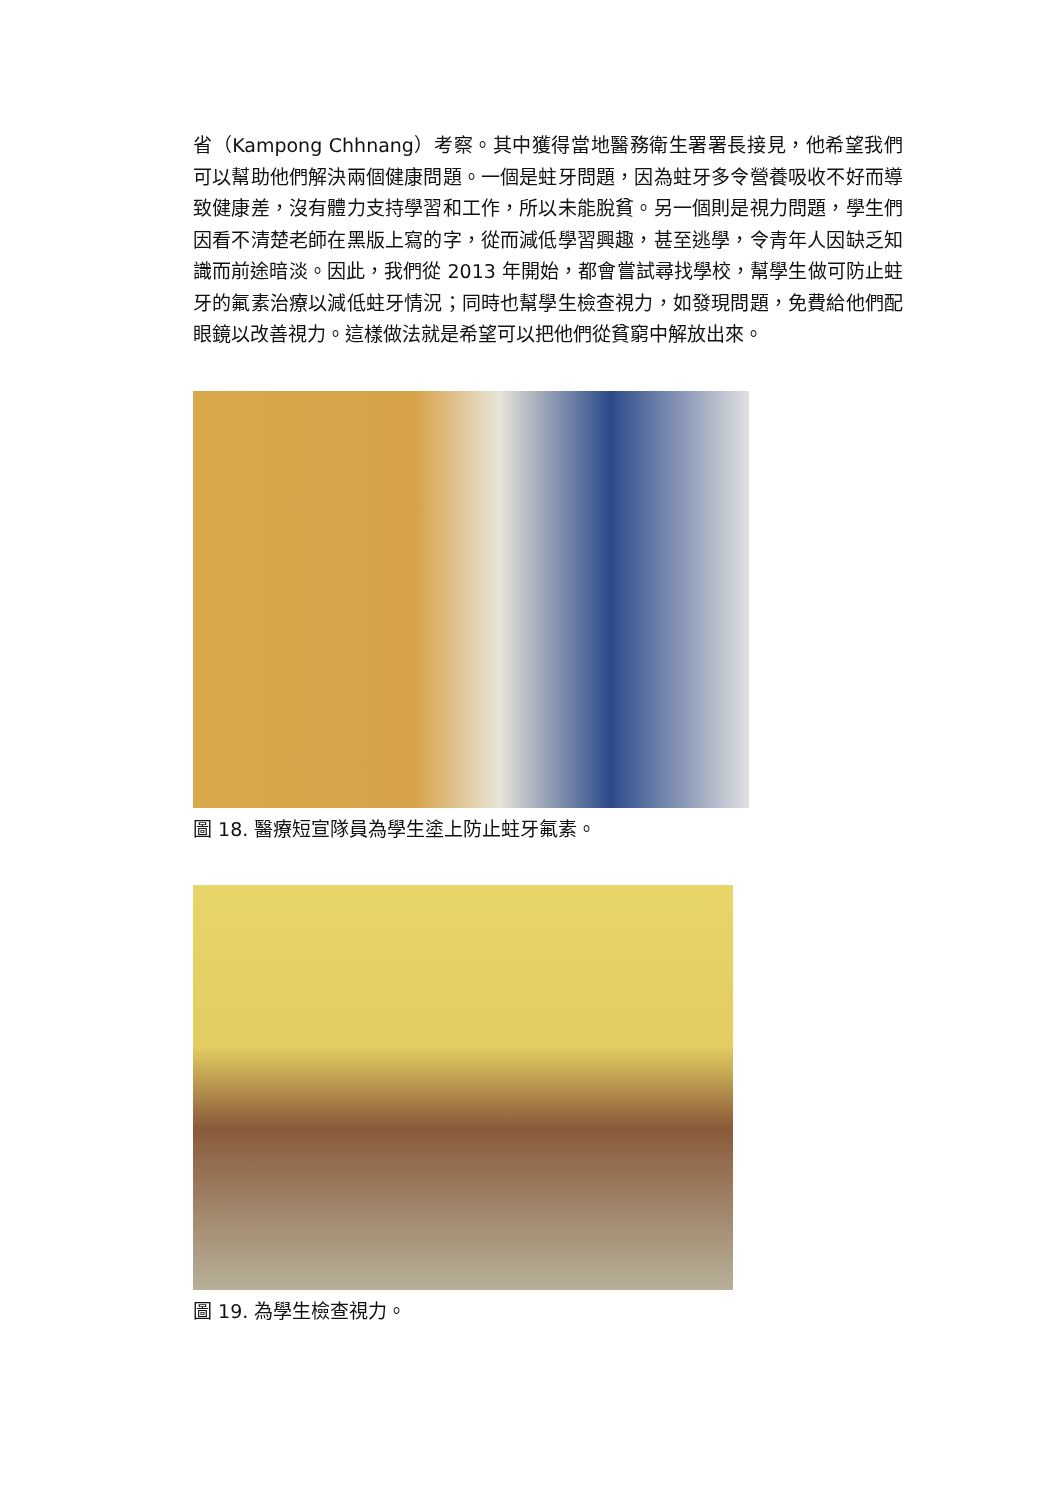省（Kampong Chhnang）考察。其中獲得當地醫務衛生署署長接見，他希望我們可以幫助他們解決兩個健康問題。一個是蛀牙問題，因為蛀牙多令營養吸收不好而導致健康差，沒有體力支持學習和工作，所以未能脫貧。另一個則是視力問題，學生們因看不清楚老師在黑版上寫的字，從而減低學習興趣，甚至逃學，令青年人因缺乏知識而前途暗淡。因此，我們從 2013 年開始，都會嘗試尋找學校，幫學生做可防止蛀牙的氟素治療以減低蛀牙情況；同時也幫學生檢查視力，如發現問題，免費給他們配眼鏡以改善視力。這樣做法就是希望可以把他們從貧窮中解放出來。
圖 18. 醫療短宣隊員為學生塗上防止蛀牙氟素。
圖 19. 為學生檢查視力。